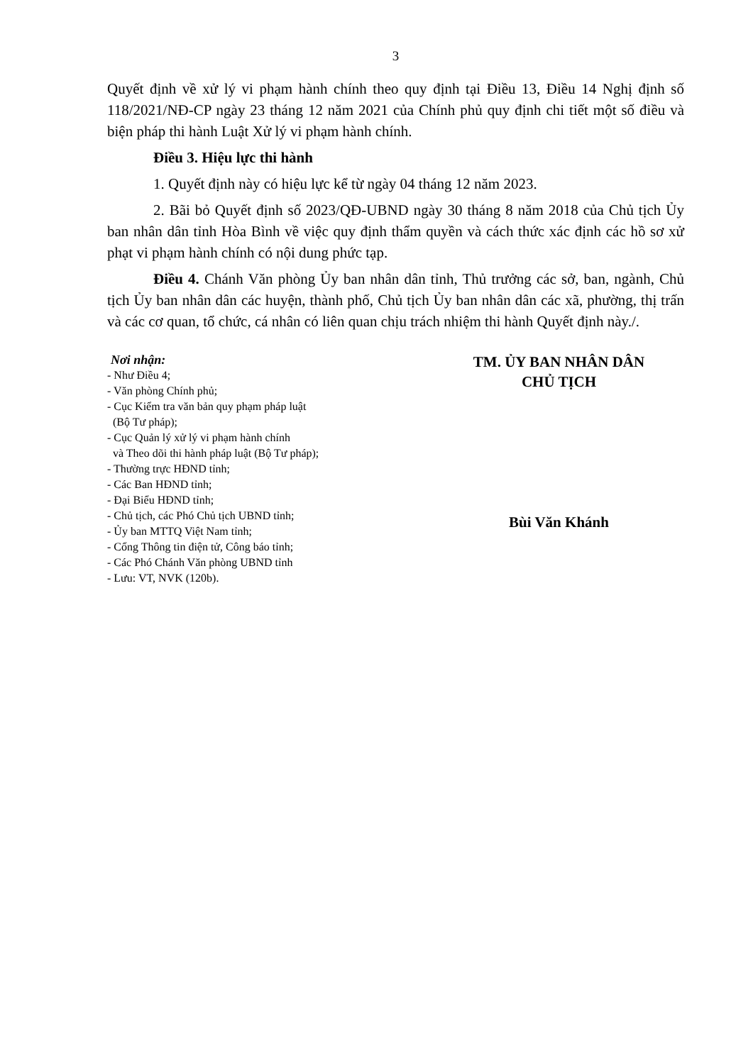3
Quyết định về xử lý vi phạm hành chính theo quy định tại Điều 13, Điều 14 Nghị định số 118/2021/NĐ-CP ngày 23 tháng 12 năm 2021 của Chính phủ quy định chi tiết một số điều và biện pháp thi hành Luật Xử lý vi phạm hành chính.
Điều 3. Hiệu lực thi hành
1. Quyết định này có hiệu lực kể từ ngày 04 tháng 12 năm 2023.
2. Bãi bỏ Quyết định số 2023/QĐ-UBND ngày 30 tháng 8 năm 2018 của Chủ tịch Ủy ban nhân dân tỉnh Hòa Bình về việc quy định thẩm quyền và cách thức xác định các hồ sơ xử phạt vi phạm hành chính có nội dung phức tạp.
Điều 4. Chánh Văn phòng Ủy ban nhân dân tỉnh, Thủ trưởng các sở, ban, ngành, Chủ tịch Ủy ban nhân dân các huyện, thành phố, Chủ tịch Ủy ban nhân dân các xã, phường, thị trấn và các cơ quan, tổ chức, cá nhân có liên quan chịu trách nhiệm thi hành Quyết định này./.
Nơi nhận:
- Như Điều 4;
- Văn phòng Chính phủ;
- Cục Kiểm tra văn bản quy phạm pháp luật
(Bộ Tư pháp);
- Cục Quản lý xử lý vi phạm hành chính
và Theo dõi thi hành pháp luật (Bộ Tư pháp);
- Thường trực HĐND tỉnh;
- Các Ban HĐND tỉnh;
- Đại Biểu HĐND tỉnh;
- Chủ tịch, các Phó Chủ tịch UBND tỉnh;
- Ủy ban MTTQ Việt Nam tỉnh;
- Cổng Thông tin điện tử, Công báo tỉnh;
- Các Phó Chánh Văn phòng UBND tỉnh
- Lưu: VT, NVK (120b).
TM. ỦY BAN NHÂN DÂN
CHỦ TỊCH
Bùi Văn Khánh